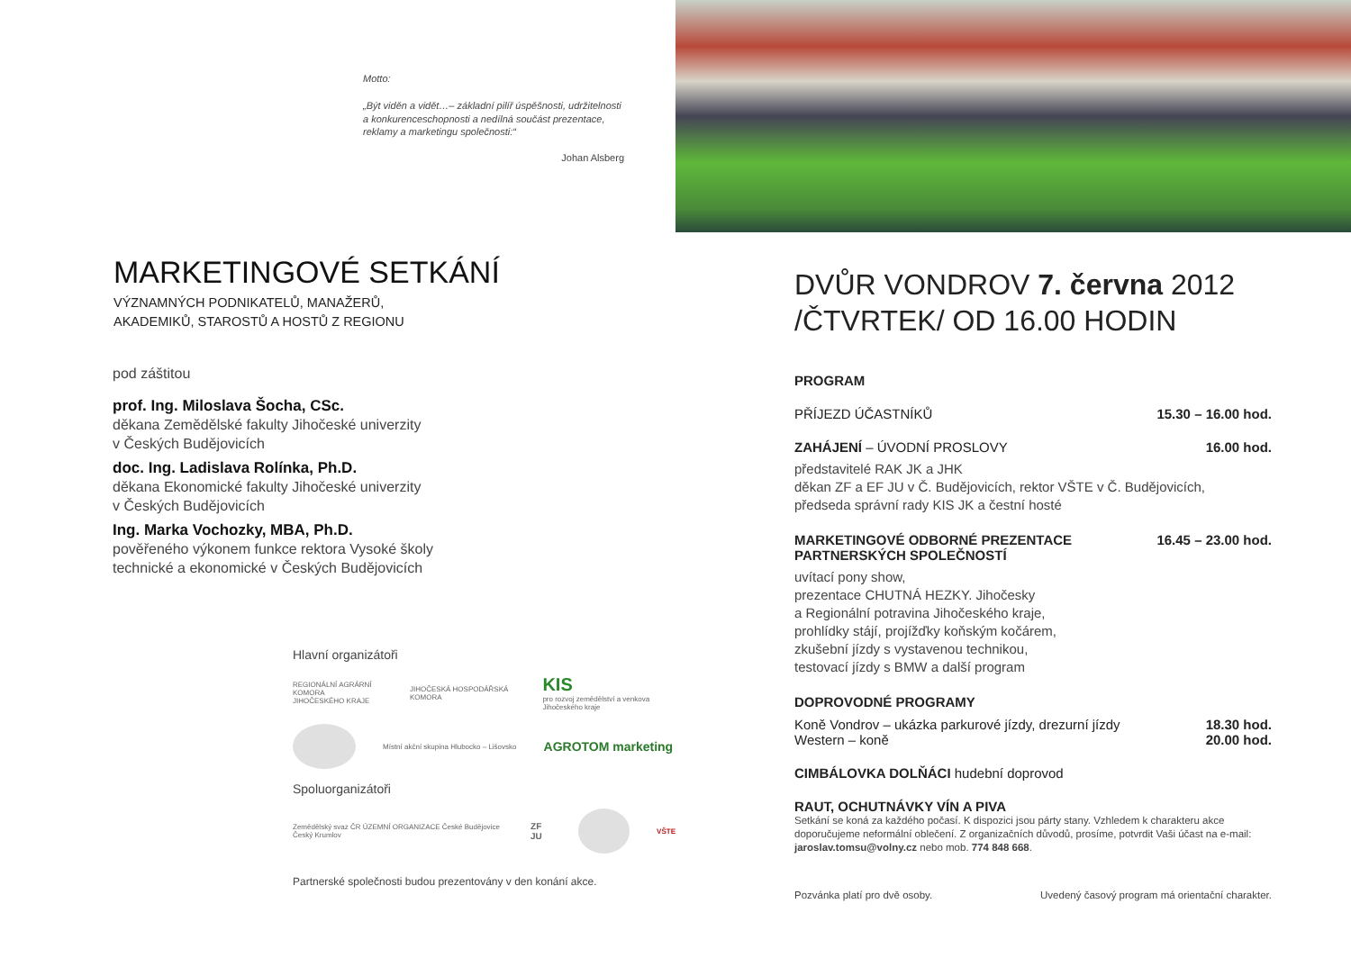Motto:
„Být viděn a vidět…– základní pilíř úspěšnosti, udržitelnosti a konkurenceschopnosti a nedílná součást prezentace, reklamy a marketingu společnosti:“
Johan Alsberg
MARKETINGOVÉ SETKÁNÍ
VÝZNAMNÝCH PODNIKATELŮ, MANAŽERŮ,
AKADEMIKŮ, STAROSTŮ A HOSTŮ Z REGIONU
pod záštitou
prof. Ing. Miloslava Šocha, CSc.
děkana Zemědělské fakulty Jihočeské univerzity
v Českých Budějovicích
doc. Ing. Ladislava Rolínka, Ph.D.
děkana Ekonomické fakulty Jihočeské univerzity
v Českých Budějovicích
Ing. Marka Vochozky, MBA, Ph.D.
pověřeného výkonem funkce rektora Vysoké školy
technické a ekonomické v Českých Budějovicích
Hlavní organizátoři
REGIONÁLNÍ AGRÁRNÍ KOMORA
JIHOČESKÉHO KRAJE JIHOČESKÁ HOSPODÁŘSKÁ KOMORA KIS
pro rozvoj zemědělství a venkova Jihočeského kraje
Místní akční skupina Hlubocko – Lišovsko AGROTOM marketing
Spoluorganizátoři
Zemědělský svaz ČR ÚZEMNÍ ORGANIZACE České Budějovice Český Krumlov ZF JU
VŠTE
Partnerské společnosti budou prezentovány v den konání akce.
DVŮR VONDROV 7. června 2012
/ČTVRTEK/ OD 16.00 HODIN
PROGRAM
PŘÍJEZD ÚČASTNÍKŮ 15.30 – 16.00 hod.
ZAHÁJENÍ – ÚVODNÍ PROSLOVY 16.00 hod.
představitelé RAK JK a JHK
děkan ZF a EF JU v Č. Budějovicích, rektor VŠTE v Č. Budějovicích,
předseda správní rady KIS JK a čestní hosté
MARKETINGOVÉ ODBORNÉ PREZENTACE
PARTNERSKÝCH SPOLEČNOSTÍ 16.45 – 23.00 hod.
uvítací pony show,
prezentace CHUTNÁ HEZKY. Jihočesky
a Regionální potravina Jihočeského kraje,
prohlídky stájí, projížďky koňským kočárem,
zkušební jízdy s vystavenou technikou,
testovací jízdy s BMW a další program
DOPROVODNÉ PROGRAMY
Koně Vondrov – ukázka parkurové jízdy, drezurní jízdy
Western – koně 18.30 hod.
20.00 hod.
CIMBÁLOVKA DOLŇÁCI hudební doprovod
RAUT, OCHUTNÁVKY VÍN A PIVA
Setkání se koná za každého počasí. K dispozici jsou párty stany. Vzhledem k charakteru akce doporučujeme neformální oblečení. Z organizačních důvodů, prosíme, potvrdit Vaši účast na e-mail: jaroslav.tomsu@volny.cz nebo mob. 774 848 668.
Pozvánka platí pro dvě osoby. Uvedený časový program má orientační charakter.